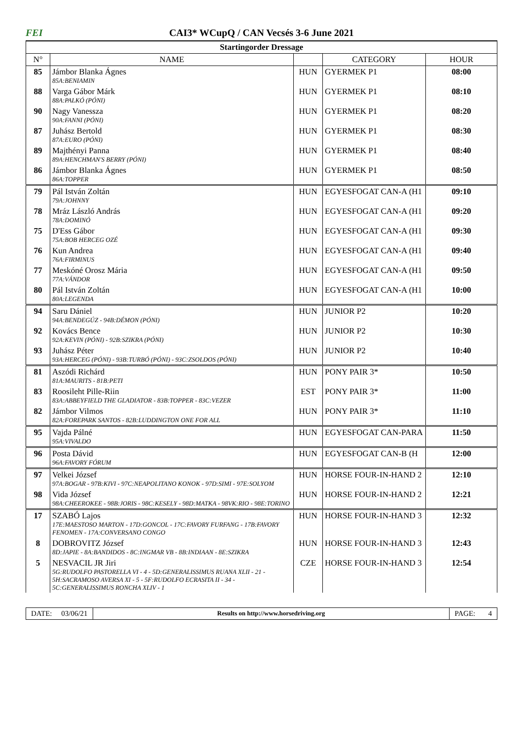FEI CAI3* WCupQ / CAN Vecsés 3-6 June 2021
| Startingorder Dressage | | | | |
| --- | --- | --- | --- | --- |
| N° | NAME | | CATEGORY | HOUR |
| 85 | Jámbor Blanka Ágnes 85A:BENIAMIN | HUN | GYERMEK P1 | 08:00 |
| 88 | Varga Gábor Márk 88A:PALKÓ (PÓNI) | HUN | GYERMEK P1 | 08:10 |
| 90 | Nagy Vanessza 90A:FANNI (PÓNI) | HUN | GYERMEK P1 | 08:20 |
| 87 | Juhász Bertold 87A:EURO (PÓNI) | HUN | GYERMEK P1 | 08:30 |
| 89 | Majthényi Panna 89A:HENCHMAN'S BERRY (PÓNI) | HUN | GYERMEK P1 | 08:40 |
| 86 | Jámbor Blanka Ágnes 86A:TOPPER | HUN | GYERMEK P1 | 08:50 |
| 79 | Pál István Zoltán 79A:JOHNNY | HUN | EGYESFOGAT CAN-A (H1 | 09:10 |
| 78 | Mráz László András 78A:DOMINÓ | HUN | EGYESFOGAT CAN-A (H1 | 09:20 |
| 75 | D'Ess Gábor 75A:BOB HERCEG OZÉ | HUN | EGYESFOGAT CAN-A (H1 | 09:30 |
| 76 | Kun Andrea 76A:FIRMINUS | HUN | EGYESFOGAT CAN-A (H1 | 09:40 |
| 77 | Meskóné Orosz Mária 77A:VÁNDOR | HUN | EGYESFOGAT CAN-A (H1 | 09:50 |
| 80 | Pál István Zoltán 80A:LEGENDA | HUN | EGYESFOGAT CAN-A (H1 | 10:00 |
| 94 | Saru Dániel 94A:BENDEGÚZ - 94B:DÉMON (PÓNI) | HUN | JUNIOR P2 | 10:20 |
| 92 | Kovács Bence 92A:KEVIN (PÓNI) - 92B:SZIKRA (PÓNI) | HUN | JUNIOR P2 | 10:30 |
| 93 | Juhász Péter 93A:HERCEG (PÓNI) - 93B:TURBÓ (PÓNI) - 93C:ZSOLDOS (PÓNI) | HUN | JUNIOR P2 | 10:40 |
| 81 | Aszódi Richárd 81A:MAURITS - 81B:PETI | HUN | PONY PAIR 3* | 10:50 |
| 83 | Roosileht Pille-Riin 83A:ABBEYFIELD THE GLADIATOR - 83B:TOPPER - 83C:VEZER | EST | PONY PAIR 3* | 11:00 |
| 82 | Jámbor Vilmos 82A:FOREPARK SANTOS - 82B:LUDDINGTON ONE FOR ALL | HUN | PONY PAIR 3* | 11:10 |
| 95 | Vajda Pálné 95A:VIVALDO | HUN | EGYESFOGAT CAN-PARA | 11:50 |
| 96 | Posta Dávid 96A:FAVORY FÓRUM | HUN | EGYESFOGAT CAN-B (H | 12:00 |
| 97 | Velkei József 97A:BOGAR - 97B:KIVI - 97C:NEAPOLITANO KONOK - 97D:SIMI - 97E:SOLYOM | HUN | HORSE FOUR-IN-HAND 2 | 12:10 |
| 98 | Vida József 98A:CHEEROKEE - 98B:JORIS - 98C:KESELY - 98D:MATKA - 98VK:RIO - 98E:TORINO | HUN | HORSE FOUR-IN-HAND 2 | 12:21 |
| 17 | SZABÓ Lajos 17E:MAESTOSO MARTON - 17D:GONCOL - 17C:FAVORY FURFANG - 17B:FAVORY FENOMEN - 17A:CONVERSANO CONGO | HUN | HORSE FOUR-IN-HAND 3 | 12:32 |
| 8 | DOBROVITZ József 8D:JAPIE - 8A:BANDIDOS - 8C:INGMAR VB - 8B:INDIAAN - 8E:SZIKRA | HUN | HORSE FOUR-IN-HAND 3 | 12:43 |
| 5 | NESVACIL JR Jiri 5G:RUDOLFO PASTORELLA VI - 4 - 5D:GENERALISSIMUS RUANA XLII - 21 - 5H:SACRAMOSO AVERSA XI - 5 - 5F:RUDOLFO ECRASITA II - 34 - 5C:GENERALISSIMUS RONCHA XLIV - 1 | CZE | HORSE FOUR-IN-HAND 3 | 12:54 |
DATE: 03/06/21
Results on http://www.horsedriving.org
PAGE: 4